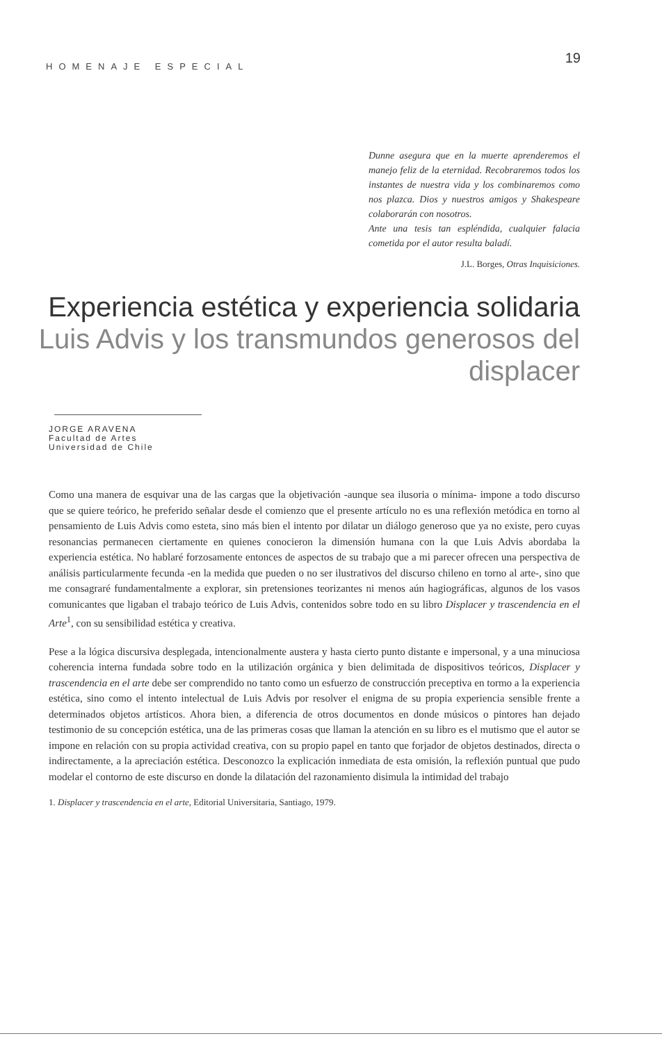HOMENAJE ESPECIAL 19
Dunne asegura que en la muerte aprenderemos el manejo feliz de la eternidad. Recobraremos todos los instantes de nuestra vida y los combinaremos como nos plazca. Dios y nuestros amigos y Shakespeare colaborarán con nosotros.
Ante una tesis tan espléndida, cualquier falacia cometida por el autor resulta baladí.
J.L. Borges, Otras Inquisiciones.
Experiencia estética y experiencia solidaria
Luis Advis y los transmundos generosos del displacer
JORGE ARAVENA
Facultad de Artes
Universidad de Chile
Como una manera de esquivar una de las cargas que la objetivación -aunque sea ilusoria o mínima- impone a todo discurso que se quiere teórico, he preferido señalar desde el comienzo que el presente artículo no es una reflexión metódica en torno al pensamiento de Luis Advis como esteta, sino más bien el intento por dilatar un diálogo generoso que ya no existe, pero cuyas resonancias permanecen ciertamente en quienes conocieron la dimensión humana con la que Luis Advis abordaba la experiencia estética. No hablaré forzosamente entonces de aspectos de su trabajo que a mi parecer ofrecen una perspectiva de análisis particularmente fecunda -en la medida que pueden o no ser ilustrativos del discurso chileno en torno al arte-, sino que me consagraré fundamentalmente a explorar, sin pretensiones teorizantes ni menos aún hagiográficas, algunos de los vasos comunicantes que ligaban el trabajo teórico de Luis Advis, contenidos sobre todo en su libro Displacer y trascendencia en el Arte<sup>1</sup>, con su sensibilidad estética y creativa.
Pese a la lógica discursiva desplegada, intencionalmente austera y hasta cierto punto distante e impersonal, y a una minuciosa coherencia interna fundada sobre todo en la utilización orgánica y bien delimitada de dispositivos teóricos, Displacer y trascendencia en el arte debe ser comprendido no tanto como un esfuerzo de construcción preceptiva en tormo a la experiencia estética, sino como el intento intelectual de Luis Advis por resolver el enigma de su propia experiencia sensible frente a determinados objetos artísticos. Ahora bien, a diferencia de otros documentos en donde músicos o pintores han dejado testimonio de su concepción estética, una de las primeras cosas que llaman la atención en su libro es el mutismo que el autor se impone en relación con su propia actividad creativa, con su propio papel en tanto que forjador de objetos destinados, directa o indirectamente, a la apreciación estética. Desconozco la explicación inmediata de esta omisión, la reflexión puntual que pudo modelar el contorno de este discurso en donde la dilatación del razonamiento disimula la intimidad del trabajo
1. Displacer y trascendencia en el arte, Editorial Universitaria, Santiago, 1979.